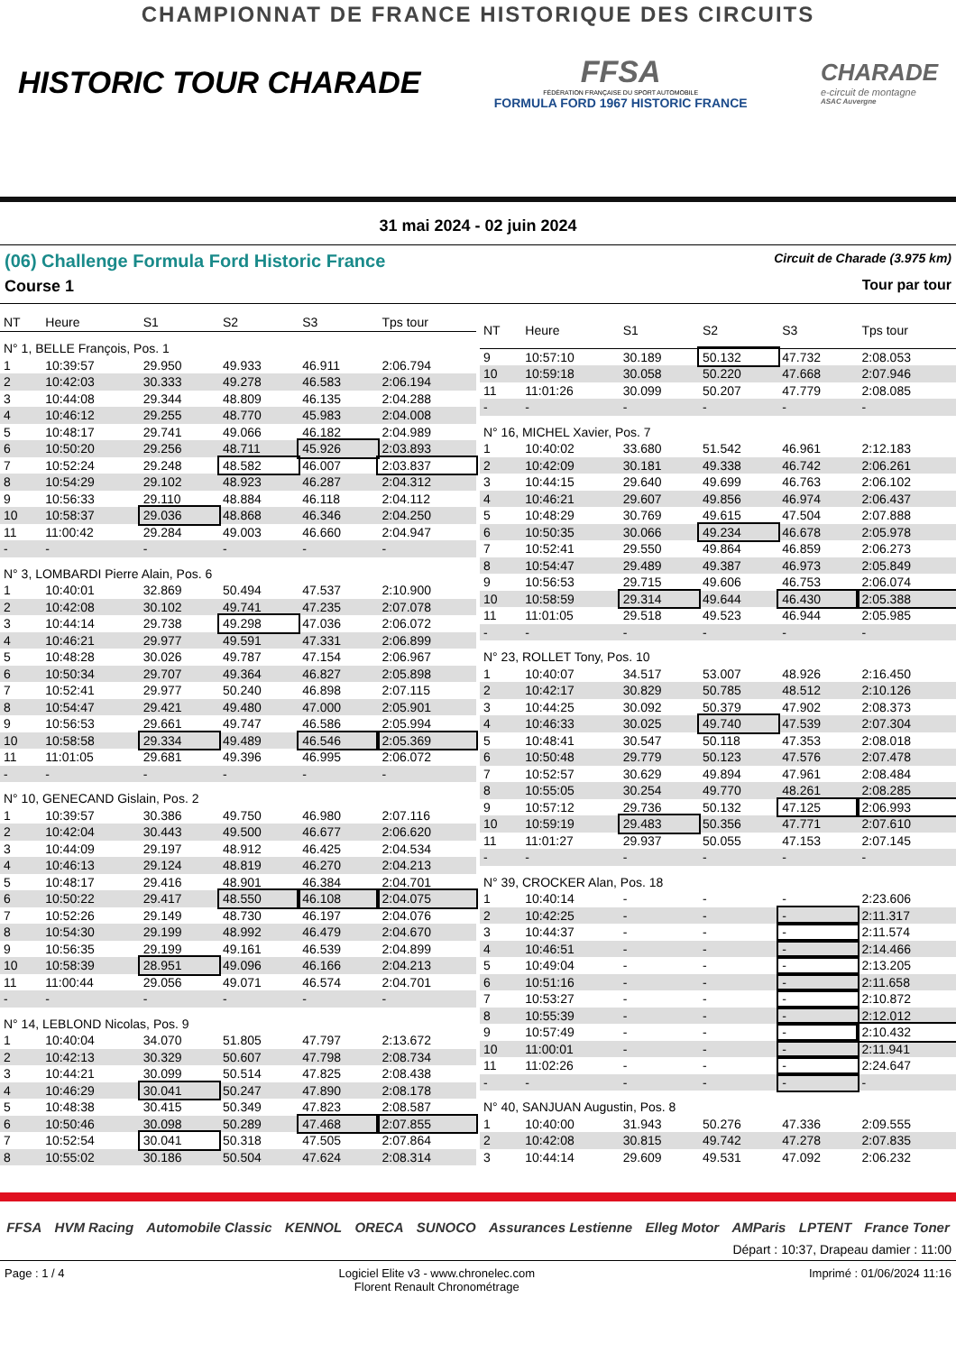CHAMPIONNAT DE FRANCE HISTORIQUE DES CIRCUITS
HISTORIC TOUR CHARADE
FFSA
FÉDÉRATION FRANÇAISE DU SPORT AUTOMOBILE
FORMULA FORD 1967 HISTORIC FRANCE
CHARADE
e-circuit de montagne
ASAC Auvergne
31 mai 2024 - 02 juin 2024
(06) Challenge Formula Ford Historic France Circuit de Charade (3.975 km)
Course 1 Tour par tour
| NT | Heure | S1 | S2 | S3 | Tps tour |
| --- | --- | --- | --- | --- | --- |
| N° 1, BELLE François, Pos. 1 | | | | | |
| 1 | 10:39:57 | 29.950 | 49.933 | 46.911 | 2:06.794 |
| 2 | 10:42:03 | 30.333 | 49.278 | 46.583 | 2:06.194 |
| 3 | 10:44:08 | 29.344 | 48.809 | 46.135 | 2:04.288 |
| 4 | 10:46:12 | 29.255 | 48.770 | 45.983 | 2:04.008 |
| 5 | 10:48:17 | 29.741 | 49.066 | 46.182 | 2:04.989 |
| 6 | 10:50:20 | 29.256 | 48.711 | 45.926 | 2:03.893 |
| 7 | 10:52:24 | 29.248 | 48.582 | 46.007 | 2:03.837 |
| 8 | 10:54:29 | 29.102 | 48.923 | 46.287 | 2:04.312 |
| 9 | 10:56:33 | 29.110 | 48.884 | 46.118 | 2:04.112 |
| 10 | 10:58:37 | 29.036 | 48.868 | 46.346 | 2:04.250 |
| 11 | 11:00:42 | 29.284 | 49.003 | 46.660 | 2:04.947 |
| - | - | - | - | - | - |
| N° 3, LOMBARDI Pierre Alain, Pos. 6 | | | | | |
| 1 | 10:40:01 | 32.869 | 50.494 | 47.537 | 2:10.900 |
| 2 | 10:42:08 | 30.102 | 49.741 | 47.235 | 2:07.078 |
| 3 | 10:44:14 | 29.738 | 49.298 | 47.036 | 2:06.072 |
| 4 | 10:46:21 | 29.977 | 49.591 | 47.331 | 2:06.899 |
| 5 | 10:48:28 | 30.026 | 49.787 | 47.154 | 2:06.967 |
| 6 | 10:50:34 | 29.707 | 49.364 | 46.827 | 2:05.898 |
| 7 | 10:52:41 | 29.977 | 50.240 | 46.898 | 2:07.115 |
| 8 | 10:54:47 | 29.421 | 49.480 | 47.000 | 2:05.901 |
| 9 | 10:56:53 | 29.661 | 49.747 | 46.586 | 2:05.994 |
| 10 | 10:58:58 | 29.334 | 49.489 | 46.546 | 2:05.369 |
| 11 | 11:01:05 | 29.681 | 49.396 | 46.995 | 2:06.072 |
| - | - | - | - | - | - |
| N° 10, GENECAND Gislain, Pos. 2 | | | | | |
| 1 | 10:39:57 | 30.386 | 49.750 | 46.980 | 2:07.116 |
| 2 | 10:42:04 | 30.443 | 49.500 | 46.677 | 2:06.620 |
| 3 | 10:44:09 | 29.197 | 48.912 | 46.425 | 2:04.534 |
| 4 | 10:46:13 | 29.124 | 48.819 | 46.270 | 2:04.213 |
| 5 | 10:48:17 | 29.416 | 48.901 | 46.384 | 2:04.701 |
| 6 | 10:50:22 | 29.417 | 48.550 | 46.108 | 2:04.075 |
| 7 | 10:52:26 | 29.149 | 48.730 | 46.197 | 2:04.076 |
| 8 | 10:54:30 | 29.199 | 48.992 | 46.479 | 2:04.670 |
| 9 | 10:56:35 | 29.199 | 49.161 | 46.539 | 2:04.899 |
| 10 | 10:58:39 | 28.951 | 49.096 | 46.166 | 2:04.213 |
| 11 | 11:00:44 | 29.056 | 49.071 | 46.574 | 2:04.701 |
| - | - | - | - | - | - |
| N° 14, LEBLOND Nicolas, Pos. 9 | | | | | |
| 1 | 10:40:04 | 34.070 | 51.805 | 47.797 | 2:13.672 |
| 2 | 10:42:13 | 30.329 | 50.607 | 47.798 | 2:08.734 |
| 3 | 10:44:21 | 30.099 | 50.514 | 47.825 | 2:08.438 |
| 4 | 10:46:29 | 30.041 | 50.247 | 47.890 | 2:08.178 |
| 5 | 10:48:38 | 30.415 | 50.349 | 47.823 | 2:08.587 |
| 6 | 10:50:46 | 30.098 | 50.289 | 47.468 | 2:07.855 |
| 7 | 10:52:54 | 30.041 | 50.318 | 47.505 | 2:07.864 |
| 8 | 10:55:02 | 30.186 | 50.504 | 47.624 | 2:08.314 |
| NT | Heure | S1 | S2 | S3 | Tps tour |
| --- | --- | --- | --- | --- | --- |
| 9 | 10:57:10 | 30.189 | 50.132 | 47.732 | 2:08.053 |
| 10 | 10:59:18 | 30.058 | 50.220 | 47.668 | 2:07.946 |
| 11 | 11:01:26 | 30.099 | 50.207 | 47.779 | 2:08.085 |
| - | - | - | - | - | - |
| N° 16, MICHEL Xavier, Pos. 7 | | | | | |
| 1 | 10:40:02 | 33.680 | 51.542 | 46.961 | 2:12.183 |
| 2 | 10:42:09 | 30.181 | 49.338 | 46.742 | 2:06.261 |
| 3 | 10:44:15 | 29.640 | 49.699 | 46.763 | 2:06.102 |
| 4 | 10:46:21 | 29.607 | 49.856 | 46.974 | 2:06.437 |
| 5 | 10:48:29 | 30.769 | 49.615 | 47.504 | 2:07.888 |
| 6 | 10:50:35 | 30.066 | 49.234 | 46.678 | 2:05.978 |
| 7 | 10:52:41 | 29.550 | 49.864 | 46.859 | 2:06.273 |
| 8 | 10:54:47 | 29.489 | 49.387 | 46.973 | 2:05.849 |
| 9 | 10:56:53 | 29.715 | 49.606 | 46.753 | 2:06.074 |
| 10 | 10:58:59 | 29.314 | 49.644 | 46.430 | 2:05.388 |
| 11 | 11:01:05 | 29.518 | 49.523 | 46.944 | 2:05.985 |
| - | - | - | - | - | - |
| N° 23, ROLLET Tony, Pos. 10 | | | | | |
| 1 | 10:40:07 | 34.517 | 53.007 | 48.926 | 2:16.450 |
| 2 | 10:42:17 | 30.829 | 50.785 | 48.512 | 2:10.126 |
| 3 | 10:44:25 | 30.092 | 50.379 | 47.902 | 2:08.373 |
| 4 | 10:46:33 | 30.025 | 49.740 | 47.539 | 2:07.304 |
| 5 | 10:48:41 | 30.547 | 50.118 | 47.353 | 2:08.018 |
| 6 | 10:50:48 | 29.779 | 50.123 | 47.576 | 2:07.478 |
| 7 | 10:52:57 | 30.629 | 49.894 | 47.961 | 2:08.484 |
| 8 | 10:55:05 | 30.254 | 49.770 | 48.261 | 2:08.285 |
| 9 | 10:57:12 | 29.736 | 50.132 | 47.125 | 2:06.993 |
| 10 | 10:59:19 | 29.483 | 50.356 | 47.771 | 2:07.610 |
| 11 | 11:01:27 | 29.937 | 50.055 | 47.153 | 2:07.145 |
| - | - | - | - | - | - |
| N° 39, CROCKER Alan, Pos. 18 | | | | | |
| 1 | 10:40:14 | - | - | - | 2:23.606 |
| 2 | 10:42:25 | - | - | - | 2:11.317 |
| 3 | 10:44:37 | - | - | - | 2:11.574 |
| 4 | 10:46:51 | - | - | - | 2:14.466 |
| 5 | 10:49:04 | - | - | - | 2:13.205 |
| 6 | 10:51:16 | - | - | - | 2:11.658 |
| 7 | 10:53:27 | - | - | - | 2:10.872 |
| 8 | 10:55:39 | - | - | - | 2:12.012 |
| 9 | 10:57:49 | - | - | - | 2:10.432 |
| 10 | 11:00:01 | - | - | - | 2:11.941 |
| 11 | 11:02:26 | - | - | - | 2:24.647 |
| - | - | - | - | - | - |
| N° 40, SANJUAN Augustin, Pos. 8 | | | | | |
| 1 | 10:40:00 | 31.943 | 50.276 | 47.336 | 2:09.555 |
| 2 | 10:42:08 | 30.815 | 49.742 | 47.278 | 2:07.835 |
| 3 | 10:44:14 | 29.609 | 49.531 | 47.092 | 2:06.232 |
FFSA HVM Racing Automobile Classic KENNOL ORECA SUNOCO Assurances Lestienne Elleg Motor AMParis LPTENT France Toner
Départ : 10:37, Drapeau damier : 11:00
Page : 1 / 4 Logiciel Elite v3 - www.chronelec.com
Florent Renault Chronométrage Imprimé : 01/06/2024 11:16